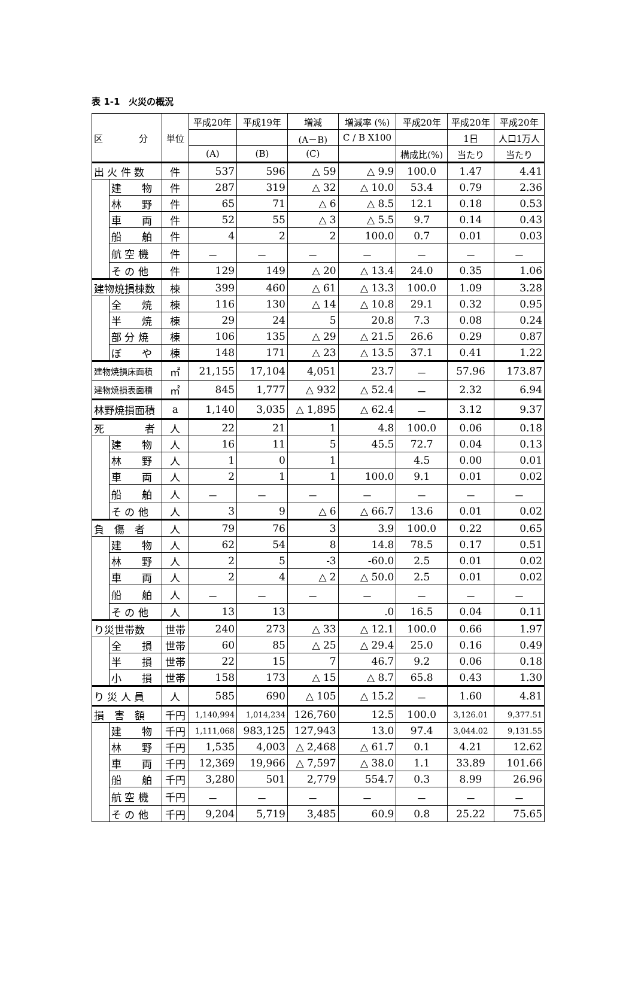表 1-1　火災の概況
| 区 分 | | 単位 | 平成20年 | 平成19年 | 増減 | 増減率 (%) | 平成20年 | 平成20年 | 平成20年 |
| --- | --- | --- | --- | --- | --- | --- | --- | --- | --- |
| | | | | | (A－B) | C / B X100 | | 1日 | 人口1万人 |
| | | | (A) | (B) | (C) | | 構成比(%) | 当たり | 当たり |
| 出 火 件 数 | | 件 | 537 | 596 | △ 59 | △ 9.9 | 100.0 | 1.47 | 4.41 |
| | 建 物 | 件 | 287 | 319 | △ 32 | △ 10.0 | 53.4 | 0.79 | 2.36 |
| | 林 野 | 件 | 65 | 71 | △ 6 | △ 8.5 | 12.1 | 0.18 | 0.53 |
| | 車 両 | 件 | 52 | 55 | △ 3 | △ 5.5 | 9.7 | 0.14 | 0.43 |
| | 船 舶 | 件 | 4 | 2 | 2 | 100.0 | 0.7 | 0.01 | 0.03 |
| | 航 空 機 | 件 | － | － | － | － | － | － | － |
| | そ の 他 | 件 | 129 | 149 | △ 20 | △ 13.4 | 24.0 | 0.35 | 1.06 |
| 建物焼損棟数 | | 棟 | 399 | 460 | △ 61 | △ 13.3 | 100.0 | 1.09 | 3.28 |
| | 全 焼 | 棟 | 116 | 130 | △ 14 | △ 10.8 | 29.1 | 0.32 | 0.95 |
| | 半 焼 | 棟 | 29 | 24 | 5 | 20.8 | 7.3 | 0.08 | 0.24 |
| | 部 分 焼 | 棟 | 106 | 135 | △ 29 | △ 21.5 | 26.6 | 0.29 | 0.87 |
| | ぼ や | 棟 | 148 | 171 | △ 23 | △ 13.5 | 37.1 | 0.41 | 1.22 |
| 建物焼損床面積 | | ㎡ | 21,155 | 17,104 | 4,051 | 23.7 | － | 57.96 | 173.87 |
| 建物焼損表面積 | | ㎡ | 845 | 1,777 | △ 932 | △ 52.4 | － | 2.32 | 6.94 |
| 林野焼損面積 | | a | 1,140 | 3,035 | △ 1,895 | △ 62.4 | － | 3.12 | 9.37 |
| 死 者 | | 人 | 22 | 21 | 1 | 4.8 | 100.0 | 0.06 | 0.18 |
| | 建 物 | 人 | 16 | 11 | 5 | 45.5 | 72.7 | 0.04 | 0.13 |
| | 林 野 | 人 | 1 | 0 | 1 | | 4.5 | 0.00 | 0.01 |
| | 車 両 | 人 | 2 | 1 | 1 | 100.0 | 9.1 | 0.01 | 0.02 |
| | 船 舶 | 人 | － | － | － | － | － | － | － |
| | そ の 他 | 人 | 3 | 9 | △ 6 | △ 66.7 | 13.6 | 0.01 | 0.02 |
| 負 傷 者 | | 人 | 79 | 76 | 3 | 3.9 | 100.0 | 0.22 | 0.65 |
| | 建 物 | 人 | 62 | 54 | 8 | 14.8 | 78.5 | 0.17 | 0.51 |
| | 林 野 | 人 | 2 | 5 | -3 | -60.0 | 2.5 | 0.01 | 0.02 |
| | 車 両 | 人 | 2 | 4 | △ 2 | △ 50.0 | 2.5 | 0.01 | 0.02 |
| | 船 舶 | 人 | － | － | － | － | － | － | － |
| | そ の 他 | 人 | 13 | 13 | | .0 | 16.5 | 0.04 | 0.11 |
| り災世帯数 | | 世帯 | 240 | 273 | △ 33 | △ 12.1 | 100.0 | 0.66 | 1.97 |
| | 全 損 | 世帯 | 60 | 85 | △ 25 | △ 29.4 | 25.0 | 0.16 | 0.49 |
| | 半 損 | 世帯 | 22 | 15 | 7 | 46.7 | 9.2 | 0.06 | 0.18 |
| | 小 損 | 世帯 | 158 | 173 | △ 15 | △ 8.7 | 65.8 | 0.43 | 1.30 |
| り 災 人 員 | | 人 | 585 | 690 | △ 105 | △ 15.2 | － | 1.60 | 4.81 |
| 損 害 額 | | 千円 | 1,140,994 | 1,014,234 | 126,760 | 12.5 | 100.0 | 3,126.01 | 9,377.51 |
| | 建 物 | 千円 | 1,111,068 | 983,125 | 127,943 | 13.0 | 97.4 | 3,044.02 | 9,131.55 |
| | 林 野 | 千円 | 1,535 | 4,003 | △ 2,468 | △ 61.7 | 0.1 | 4.21 | 12.62 |
| | 車 両 | 千円 | 12,369 | 19,966 | △ 7,597 | △ 38.0 | 1.1 | 33.89 | 101.66 |
| | 船 舶 | 千円 | 3,280 | 501 | 2,779 | 554.7 | 0.3 | 8.99 | 26.96 |
| | 航 空 機 | 千円 | － | － | － | － | － | － | － |
| | そ の 他 | 千円 | 9,204 | 5,719 | 3,485 | 60.9 | 0.8 | 25.22 | 75.65 |